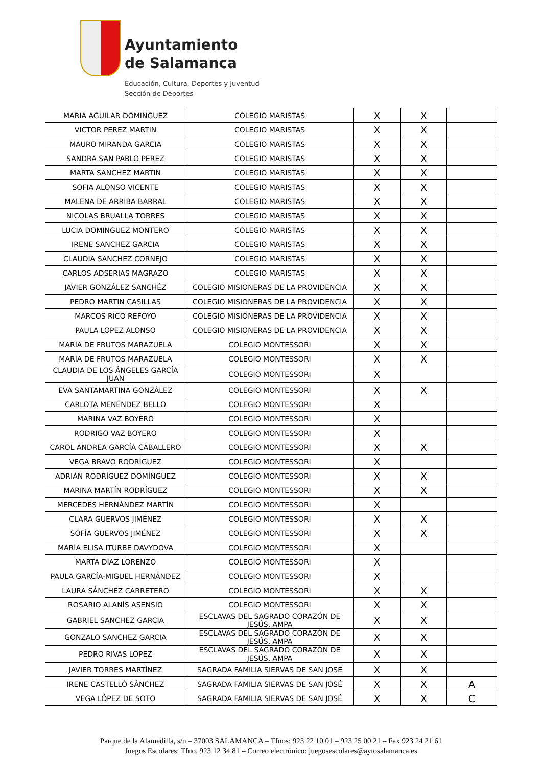Ayuntamiento
de Salamanca
Educación, Cultura, Deportes y Juventud
Sección de Deportes
| MARIA AGUILAR DOMINGUEZ | COLEGIO MARISTAS | X | X | |
| VICTOR PEREZ MARTIN | COLEGIO MARISTAS | X | X | |
| MAURO MIRANDA GARCIA | COLEGIO MARISTAS | X | X | |
| SANDRA SAN PABLO PEREZ | COLEGIO MARISTAS | X | X | |
| MARTA SANCHEZ MARTIN | COLEGIO MARISTAS | X | X | |
| SOFIA ALONSO VICENTE | COLEGIO MARISTAS | X | X | |
| MALENA DE ARRIBA BARRAL | COLEGIO MARISTAS | X | X | |
| NICOLAS BRUALLA TORRES | COLEGIO MARISTAS | X | X | |
| LUCIA DOMINGUEZ MONTERO | COLEGIO MARISTAS | X | X | |
| IRENE SANCHEZ GARCIA | COLEGIO MARISTAS | X | X | |
| CLAUDIA SANCHEZ CORNEJO | COLEGIO MARISTAS | X | X | |
| CARLOS ADSERIAS MAGRAZO | COLEGIO MARISTAS | X | X | |
| JAVIER GONZÁLEZ SANCHÉZ | COLEGIO MISIONERAS DE LA PROVIDENCIA | X | X | |
| PEDRO MARTIN CASILLAS | COLEGIO MISIONERAS DE LA PROVIDENCIA | X | X | |
| MARCOS RICO REFOYO | COLEGIO MISIONERAS DE LA PROVIDENCIA | X | X | |
| PAULA LOPEZ ALONSO | COLEGIO MISIONERAS DE LA PROVIDENCIA | X | X | |
| MARÍA DE FRUTOS MARAZUELA | COLEGIO MONTESSORI | X | X | |
| MARÍA DE FRUTOS MARAZUELA | COLEGIO MONTESSORI | X | X | |
| CLAUDIA DE LOS ÁNGELES GARCÍA JUAN | COLEGIO MONTESSORI | X | | |
| EVA SANTAMARTINA GONZÁLEZ | COLEGIO MONTESSORI | X | X | |
| CARLOTA MENÉNDEZ BELLO | COLEGIO MONTESSORI | X | | |
| MARINA VAZ BOYERO | COLEGIO MONTESSORI | X | | |
| RODRIGO VAZ BOYERO | COLEGIO MONTESSORI | X | | |
| CAROL ANDREA GARCÍA CABALLERO | COLEGIO MONTESSORI | X | X | |
| VEGA BRAVO RODRÍGUEZ | COLEGIO MONTESSORI | X | | |
| ADRIÁN RODRÍGUEZ DOMÍNGUEZ | COLEGIO MONTESSORI | X | X | |
| MARINA MARTÍN RODRÍGUEZ | COLEGIO MONTESSORI | X | X | |
| MERCEDES HERNÁNDEZ MARTÍN | COLEGIO MONTESSORI | X | | |
| CLARA GUERVOS JIMÉNEZ | COLEGIO MONTESSORI | X | X | |
| SOFÍA GUERVOS JIMÉNEZ | COLEGIO MONTESSORI | X | X | |
| MARÍA ELISA ITURBE DAVYDOVA | COLEGIO MONTESSORI | X | | |
| MARTA DÍAZ LORENZO | COLEGIO MONTESSORI | X | | |
| PAULA GARCÍA-MIGUEL HERNÁNDEZ | COLEGIO MONTESSORI | X | | |
| LAURA SÁNCHEZ CARRETERO | COLEGIO MONTESSORI | X | X | |
| ROSARIO ALANÍS ASENSIO | COLEGIO MONTESSORI | X | X | |
| GABRIEL SANCHEZ GARCIA | ESCLAVAS DEL SAGRADO CORAZÓN DE JESÚS, AMPA | X | X | |
| GONZALO SANCHEZ GARCIA | ESCLAVAS DEL SAGRADO CORAZÓN DE JESÚS, AMPA | X | X | |
| PEDRO RIVAS LOPEZ | ESCLAVAS DEL SAGRADO CORAZÓN DE JESÚS, AMPA | X | X | |
| JAVIER TORRES MARTÍNEZ | SAGRADA FAMILIA SIERVAS DE SAN JOSÉ | X | X | |
| IRENE CASTELLÓ SÁNCHEZ | SAGRADA FAMILIA SIERVAS DE SAN JOSÉ | X | X | A |
| VEGA LÓPEZ DE SOTO | SAGRADA FAMILIA SIERVAS DE SAN JOSÉ | X | X | C |
Parque de la Alamedilla, s/n – 37003 SALAMANCA – Tfnos: 923 22 10 01 – 923 25 00 21 – Fax 923 24 21 61
Juegos Escolares: Tfno. 923 12 34 81 – Correo electrónico: juegosescolares@aytosalamanca.es